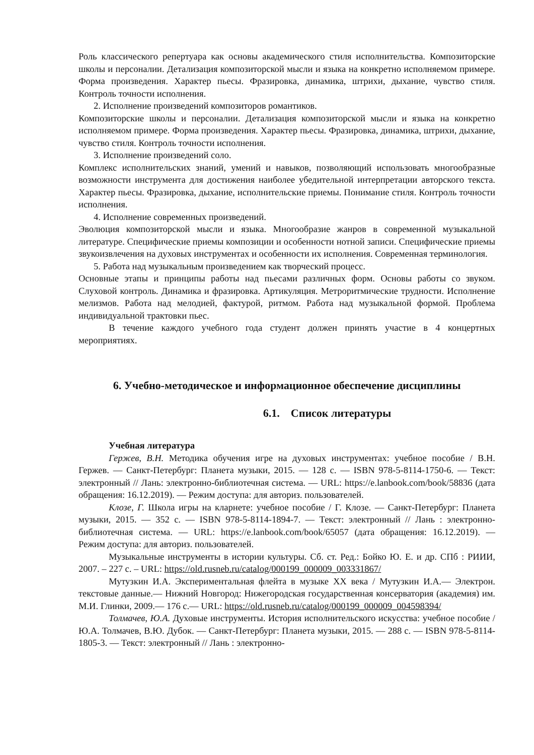Роль классического репертуара как основы академического стиля исполнительства. Композиторские школы и персоналии. Детализация композиторской мысли и языка на конкретно исполняемом примере. Форма произведения. Характер пьесы. Фразировка, динамика, штрихи, дыхание, чувство стиля. Контроль точности исполнения.
2. Исполнение произведений композиторов романтиков.
Композиторские школы и персоналии. Детализация композиторской мысли и языка на конкретно исполняемом примере. Форма произведения. Характер пьесы. Фразировка, динамика, штрихи, дыхание, чувство стиля. Контроль точности исполнения.
3. Исполнение произведений соло.
Комплекс исполнительских знаний, умений и навыков, позволяющий использовать многообразные возможности инструмента для достижения наиболее убедительной интерпретации авторского текста. Характер пьесы. Фразировка, дыхание, исполнительские приемы. Понимание стиля. Контроль точности исполнения.
4. Исполнение современных произведений.
Эволюция композиторской мысли и языка. Многообразие жанров в современной музыкальной литературе. Специфические приемы композиции и особенности нотной записи. Специфические приемы звукоизвлечения на духовых инструментах и особенности их исполнения. Современная терминология.
5. Работа над музыкальным произведением как творческий процесс.
Основные этапы и принципы работы над пьесами различных форм. Основы работы со звуком. Слуховой контроль. Динамика и фразировка. Артикуляция. Метроритмические трудности. Исполнение мелизмов. Работа над мелодией, фактурой, ритмом. Работа над музыкальной формой. Проблема индивидуальной трактовки пьес.
В течение каждого учебного года студент должен принять участие в 4 концертных мероприятиях.
6. Учебно-методическое и информационное обеспечение дисциплины
6.1. Список литературы
Учебная литература
Гержев, В.Н. Методика обучения игре на духовых инструментах: учебное пособие / В.Н. Гержев. — Санкт-Петербург: Планета музыки, 2015. — 128 с. — ISBN 978-5-8114-1750-6. — Текст: электронный // Лань: электронно-библиотечная система. — URL: https://e.lanbook.com/book/58836 (дата обращения: 16.12.2019). — Режим доступа: для авториз. пользователей.
Клозе, Г. Школа игры на кларнете: учебное пособие / Г. Клозе. — Санкт-Петербург: Планета музыки, 2015. — 352 с. — ISBN 978-5-8114-1894-7. — Текст: электронный // Лань : электронно-библиотечная система. — URL: https://e.lanbook.com/book/65057 (дата обращения: 16.12.2019). — Режим доступа: для авториз. пользователей.
Музыкальные инструменты в истории культуры. Сб. ст. Ред.: Бойко Ю. Е. и др. СПб : РИИИ, 2007. – 227 с. – URL: https://old.rusneb.ru/catalog/000199_000009_003331867/
Мутузкин И.А. Экспериментальная флейта в музыке XX века / Мутузкин И.А.— Электрон. текстовые данные.— Нижний Новгород: Нижегородская государственная консерватория (академия) им. М.И. Глинки, 2009.— 176 с.— URL: https://old.rusneb.ru/catalog/000199_000009_004598394/
Толмачев, Ю.А. Духовые инструменты. История исполнительского искусства: учебное пособие / Ю.А. Толмачев, В.Ю. Дубок. — Санкт-Петербург: Планета музыки, 2015. — 288 с. — ISBN 978-5-8114-1805-3. — Текст: электронный // Лань : электронно-